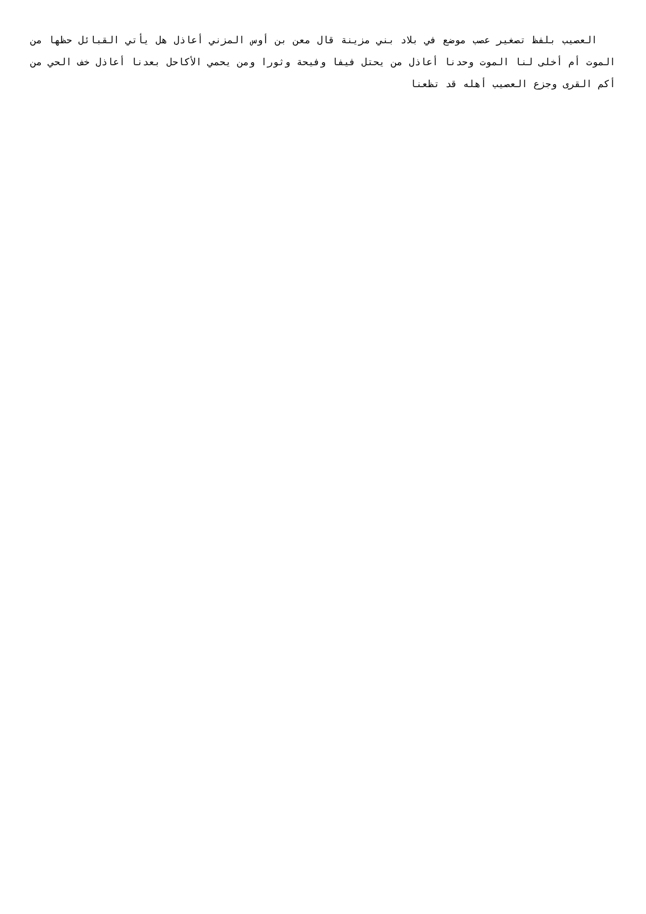العصيب بلفظ تصغير عصب موضع في بلاد بني مزينة قال معن بن أوس المزني أعاذل هل يأتي القبائل حظها من الموت أم أخلى لنا الموت وحدنا أعاذل من يحتل فيفا وفيحة وثورا ومن يحمي الأكاحل بعدنا أعاذل خف الحي من أكم القرى وجزع العصيب أهله قد تظعنا